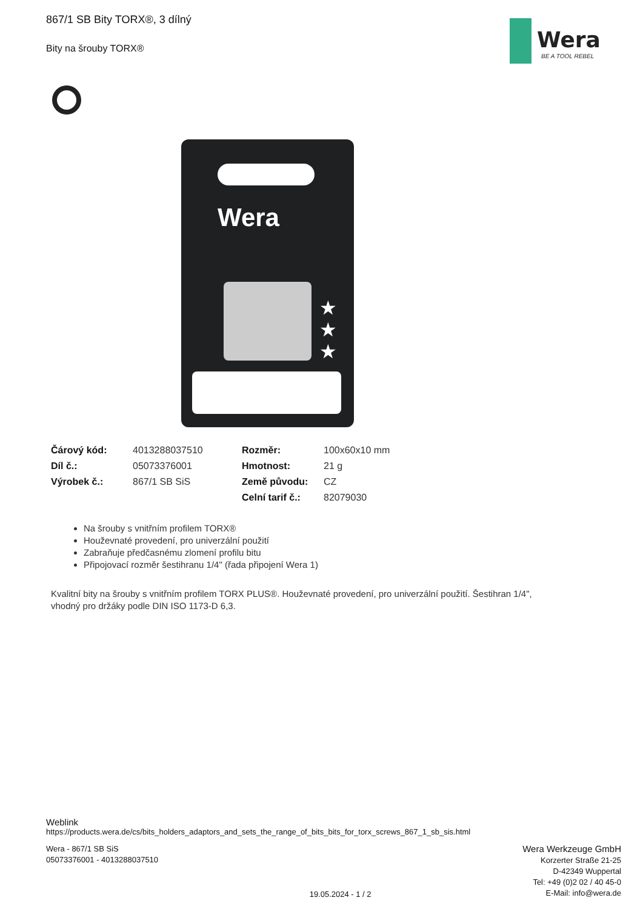867/1 SB Bity TORX®, 3 dílný
Bity na šrouby TORX®
Wera
BE A TOOL REBEL
Wera
★
★
★
| Čárový kód: | 4013288037510 | Rozměr: | 100x60x10 mm |
| Díl č.: | 05073376001 | Hmotnost: | 21 g |
| Výrobek č.: | 867/1 SB SiS | Země původu: | CZ |
| | | Celní tarif č.: | 82079030 |
Na šrouby s vnitřním profilem TORX®
Houževnaté provedení, pro univerzální použití
Zabraňuje předčasnému zlomení profilu bitu
Připojovací rozměr šestihranu 1/4" (řada připojení Wera 1)
Kvalitní bity na šrouby s vnitřním profilem TORX PLUS®. Houževnaté provedení, pro univerzální použití. Šestihran 1/4", vhodný pro držáky podle DIN ISO 1173-D 6,3.
Weblink
https://products.wera.de/cs/bits_holders_adaptors_and_sets_the_range_of_bits_bits_for_torx_screws_867_1_sb_sis.html
Wera - 867/1 SB SiS
05073376001 - 4013288037510
19.05.2024 - 1 / 2
Wera Werkzeuge GmbH
Korzerter Straße 21-25
D-42349 Wuppertal
Tel: +49 (0)2 02 / 40 45-0
E-Mail: info@wera.de